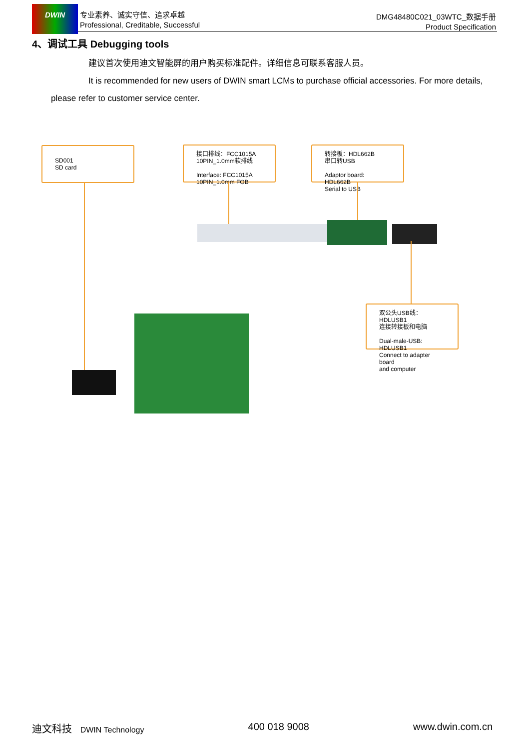DWIN
专业素养、诚实守信、追求卓越
Professional, Creditable, Successful
DMG48480C021_03WTC_数据手册
Product Specification
4、调试工具 Debugging tools
建议首次使用迪文智能屏的用户购买标准配件。详细信息可联系客服人员。
It is recommended for new users of DWIN smart LCMs to purchase official accessories. For more details, please refer to customer service center.
SD001
SD card
接口排线：FCC1015A
10PIN_1.0mm软排线
Interface: FCC1015A
10PIN_1.0mm FOB
转接板：HDL662B
串口转USB
Adaptor board: HDL662B
Serial to USB
双公头USB线：HDLUSB1
连接转接板和电脑
Dual-male-USB: HDLUSB1
Connect to adapter board
and computer
迪文科技 DWIN Technology 400 018 9008 www.dwin.com.cn